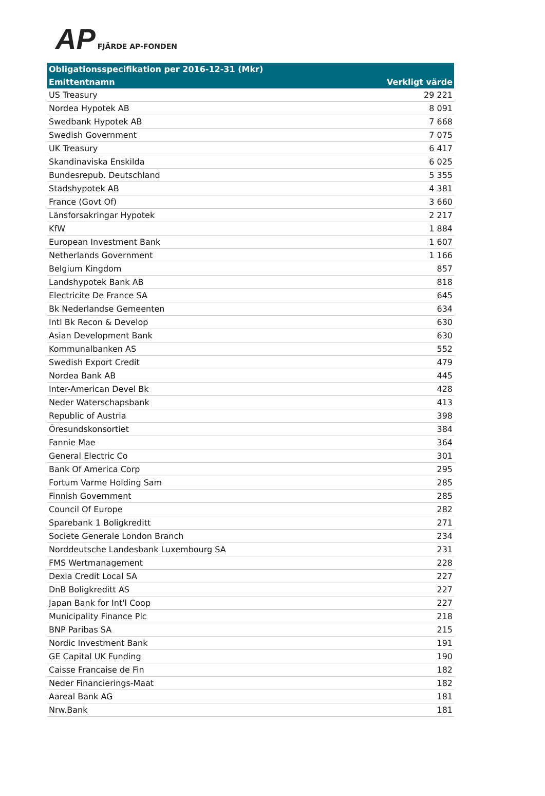AP FJÄRDE AP-FONDEN
| Obligationsspecifikation per 2016-12-31 (Mkr) | |
| --- | --- |
| Emittentnamn | Verkligt värde |
| US Treasury | 29 221 |
| Nordea Hypotek AB | 8 091 |
| Swedbank Hypotek AB | 7 668 |
| Swedish Government | 7 075 |
| UK Treasury | 6 417 |
| Skandinaviska Enskilda | 6 025 |
| Bundesrepub. Deutschland | 5 355 |
| Stadshypotek AB | 4 381 |
| France (Govt Of) | 3 660 |
| Länsforsakringar Hypotek | 2 217 |
| KfW | 1 884 |
| European Investment Bank | 1 607 |
| Netherlands Government | 1 166 |
| Belgium Kingdom | 857 |
| Landshypotek Bank AB | 818 |
| Electricite De France SA | 645 |
| Bk Nederlandse Gemeenten | 634 |
| Intl Bk Recon & Develop | 630 |
| Asian Development Bank | 630 |
| Kommunalbanken AS | 552 |
| Swedish Export Credit | 479 |
| Nordea Bank AB | 445 |
| Inter-American Devel Bk | 428 |
| Neder Waterschapsbank | 413 |
| Republic of Austria | 398 |
| Öresundskonsortiet | 384 |
| Fannie Mae | 364 |
| General Electric Co | 301 |
| Bank Of America Corp | 295 |
| Fortum Varme Holding Sam | 285 |
| Finnish Government | 285 |
| Council Of Europe | 282 |
| Sparebank 1 Boligkreditt | 271 |
| Societe Generale London Branch | 234 |
| Norddeutsche Landesbank Luxembourg SA | 231 |
| FMS Wertmanagement | 228 |
| Dexia Credit Local SA | 227 |
| DnB Boligkreditt AS | 227 |
| Japan Bank for Int'l Coop | 227 |
| Municipality Finance Plc | 218 |
| BNP Paribas SA | 215 |
| Nordic Investment Bank | 191 |
| GE Capital UK Funding | 190 |
| Caisse Francaise de Fin | 182 |
| Neder Financierings-Maat | 182 |
| Aareal Bank AG | 181 |
| Nrw.Bank | 181 |